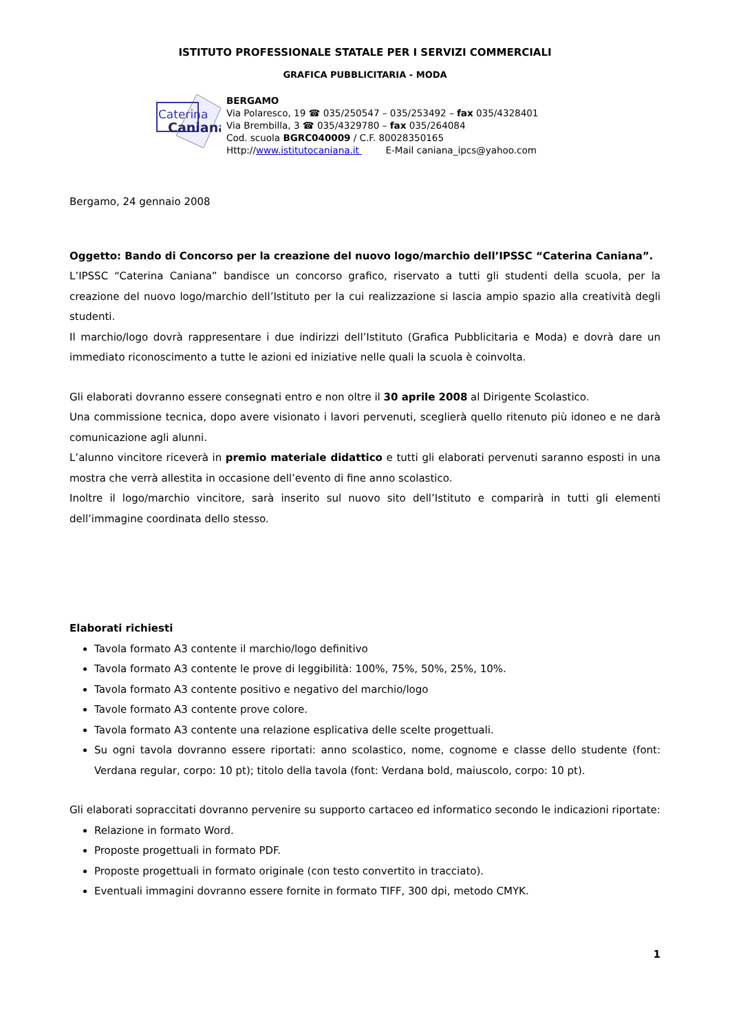ISTITUTO PROFESSIONALE STATALE PER I SERVIZI COMMERCIALI
GRAFICA PUBBLICITARIA - MODA
Caterina
Caniana
BERGAMO
Via Polaresco, 19 ☎ 035/250547 – 035/253492 – fax 035/4328401
Via Brembilla, 3 ☎ 035/4329780 – fax 035/264084
Cod. scuola BGRC040009 / C.F. 80028350165
Http://www.istitutocaniana.it E-Mail caniana_ipcs@yahoo.com
Bergamo, 24 gennaio 2008
Oggetto: Bando di Concorso per la creazione del nuovo logo/marchio dell’IPSSC “Caterina Caniana”.
L’IPSSC “Caterina Caniana” bandisce un concorso grafico, riservato a tutti gli studenti della scuola, per la creazione del nuovo logo/marchio dell’Istituto per la cui realizzazione si lascia ampio spazio alla creatività degli studenti.
Il marchio/logo dovrà rappresentare i due indirizzi dell’Istituto (Grafica Pubblicitaria e Moda) e dovrà dare un immediato riconoscimento a tutte le azioni ed iniziative nelle quali la scuola è coinvolta.
Gli elaborati dovranno essere consegnati entro e non oltre il 30 aprile 2008 al Dirigente Scolastico.
Una commissione tecnica, dopo avere visionato i lavori pervenuti, sceglierà quello ritenuto più idoneo e ne darà comunicazione agli alunni.
L’alunno vincitore riceverà in premio materiale didattico e tutti gli elaborati pervenuti saranno esposti in una mostra che verrà allestita in occasione dell’evento di fine anno scolastico.
Inoltre il logo/marchio vincitore, sarà inserito sul nuovo sito dell’Istituto e comparirà in tutti gli elementi dell’immagine coordinata dello stesso.
Elaborati richiesti
Tavola formato A3 contente il marchio/logo definitivo
Tavola formato A3 contente le prove di leggibilità: 100%, 75%, 50%, 25%, 10%.
Tavola formato A3 contente positivo e negativo del marchio/logo
Tavole formato A3 contente prove colore.
Tavola formato A3 contente una relazione esplicativa delle scelte progettuali.
Su ogni tavola dovranno essere riportati: anno scolastico, nome, cognome e classe dello studente (font: Verdana regular, corpo: 10 pt); titolo della tavola (font: Verdana bold, maiuscolo, corpo: 10 pt).
Gli elaborati sopraccitati dovranno pervenire su supporto cartaceo ed informatico secondo le indicazioni riportate:
Relazione in formato Word.
Proposte progettuali in formato PDF.
Proposte progettuali in formato originale (con testo convertito in tracciato).
Eventuali immagini dovranno essere fornite in formato TIFF, 300 dpi, metodo CMYK.
1